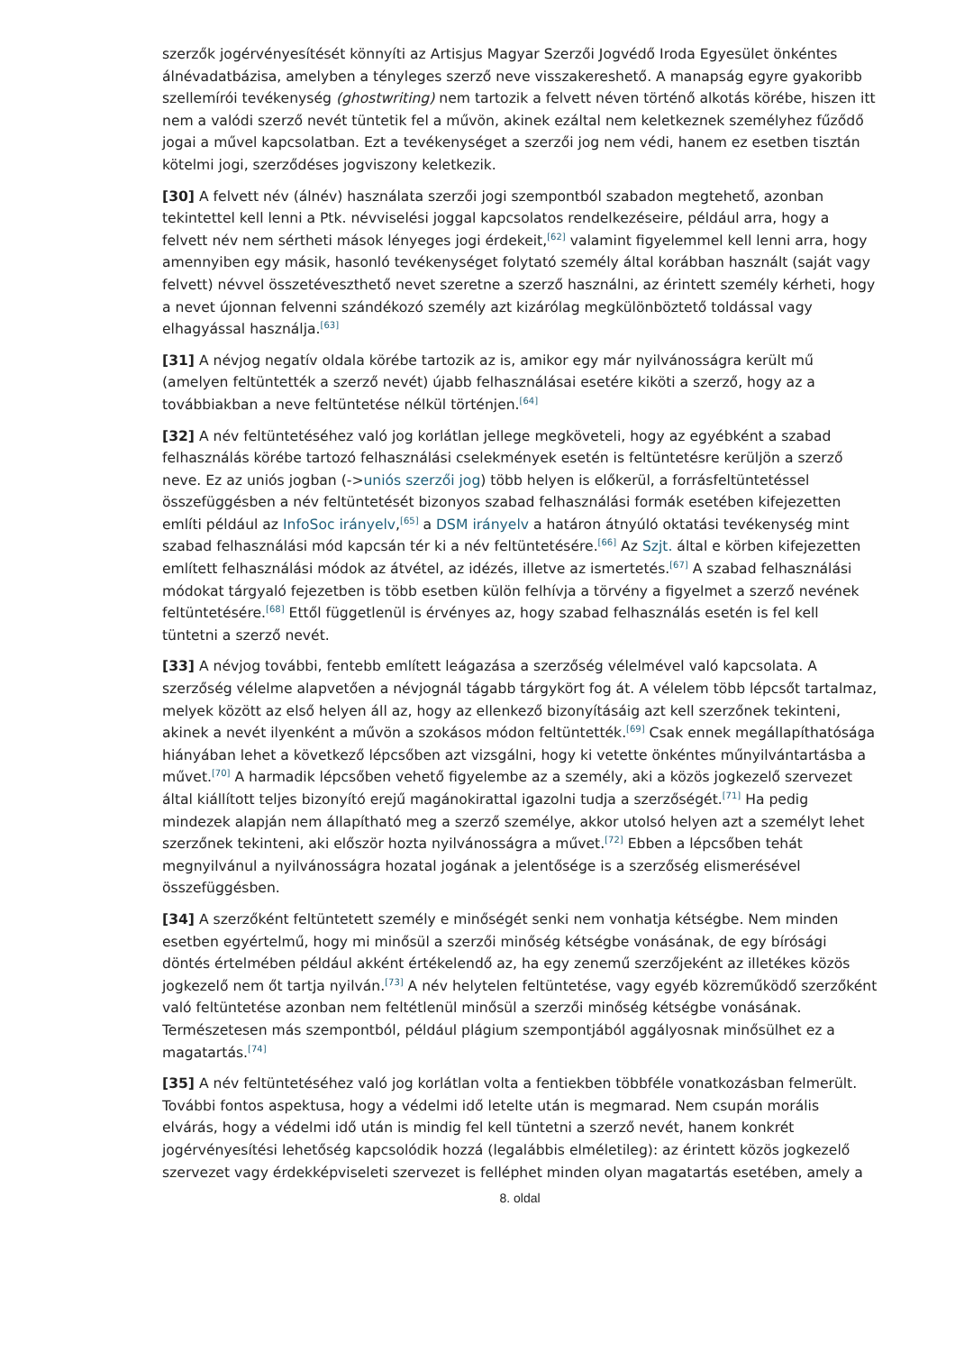szerzők jogérvényesítését könnyíti az Artisjus Magyar Szerzői Jogvédő Iroda Egyesület önkéntes álnévadatbázisa, amelyben a tényleges szerző neve visszakereshető. A manapság egyre gyakoribb szellemírói tevékenység (ghostwriting) nem tartozik a felvett néven történő alkotás körébe, hiszen itt nem a valódi szerző nevét tüntetik fel a művön, akinek ezáltal nem keletkeznek személyhez fűződő jogai a művel kapcsolatban. Ezt a tevékenységet a szerzői jog nem védi, hanem ez esetben tisztán kötelmi jogi, szerződéses jogviszony keletkezik.
[30] A felvett név (álnév) használata szerzői jogi szempontból szabadon megtehető, azonban tekintettel kell lenni a Ptk. névviselési joggal kapcsolatos rendelkezéseire, például arra, hogy a felvett név nem sértheti mások lényeges jogi érdekeit,<sup>[62]</sup> valamint figyelemmel kell lenni arra, hogy amennyiben egy másik, hasonló tevékenységet folytató személy által korábban használt (saját vagy felvett) névvel összetéveszthető nevet szeretne a szerző használni, az érintett személy kérheti, hogy a nevet újonnan felvenni szándékozó személy azt kizárólag megkülönböztető toldással vagy elhagyással használja.<sup>[63]</sup>
[31] A névjog negatív oldala körébe tartozik az is, amikor egy már nyilvánosságra került mű (amelyen feltüntették a szerző nevét) újabb felhasználásai esetére kiköti a szerző, hogy az a továbbiakban a neve feltüntetése nélkül történjen.<sup>[64]</sup>
[32] A név feltüntetéséhez való jog korlátlan jellege megköveteli, hogy az egyébként a szabad felhasználás körébe tartozó felhasználási cselekmények esetén is feltüntetésre kerüljön a szerző neve. Ez az uniós jogban (->uniós szerzői jog) több helyen is előkerül, a forrásfeltüntetéssel összefüggésben a név feltüntetését bizonyos szabad felhasználási formák esetében kifejezetten említi például az InfoSoc irányelv,<sup>[65]</sup> a DSM irányelv a határon átnyúló oktatási tevékenység mint szabad felhasználási mód kapcsán tér ki a név feltüntetésére.<sup>[66]</sup> Az Szjt. által e körben kifejezetten említett felhasználási módok az átvétel, az idézés, illetve az ismertetés.<sup>[67]</sup> A szabad felhasználási módokat tárgyaló fejezetben is több esetben külön felhívja a törvény a figyelmet a szerző nevének feltüntetésére.<sup>[68]</sup> Ettől függetlenül is érvényes az, hogy szabad felhasználás esetén is fel kell tüntetni a szerző nevét.
[33] A névjog további, fentebb említett leágazása a szerzőség vélelmével való kapcsolata. A szerzőség vélelme alapvetően a névjognál tágabb tárgykört fog át. A vélelem több lépcsőt tartalmaz, melyek között az első helyen áll az, hogy az ellenkező bizonyításáig azt kell szerzőnek tekinteni, akinek a nevét ilyenként a művön a szokásos módon feltüntették.<sup>[69]</sup> Csak ennek megállapíthatósága hiányában lehet a következő lépcsőben azt vizsgálni, hogy ki vetette önkéntes műnyilvántartásba a művet.<sup>[70]</sup> A harmadik lépcsőben vehető figyelembe az a személy, aki a közös jogkezelő szervezet által kiállított teljes bizonyító erejű magánokirattal igazolni tudja a szerzőségét.<sup>[71]</sup> Ha pedig mindezek alapján nem állapítható meg a szerző személye, akkor utolsó helyen azt a személyt lehet szerzőnek tekinteni, aki először hozta nyilvánosságra a művet.<sup>[72]</sup> Ebben a lépcsőben tehát megnyilvánul a nyilvánosságra hozatal jogának a jelentősége is a szerzőség elismerésével összefüggésben.
[34] A szerzőként feltüntetett személy e minőségét senki nem vonhatja kétségbe. Nem minden esetben egyértelmű, hogy mi minősül a szerzői minőség kétségbe vonásának, de egy bírósági döntés értelmében például akként értékelendő az, ha egy zenemű szerzőjeként az illetékes közös jogkezelő nem őt tartja nyilván.<sup>[73]</sup> A név helytelen feltüntetése, vagy egyéb közreműködő szerzőként való feltüntetése azonban nem feltétlenül minősül a szerzői minőség kétségbe vonásának. Természetesen más szempontból, például plágium szempontjából aggályosnak minősülhet ez a magatartás.<sup>[74]</sup>
[35] A név feltüntetéséhez való jog korlátlan volta a fentiekben többféle vonatkozásban felmerült. További fontos aspektusa, hogy a védelmi idő letelte után is megmarad. Nem csupán morális elvárás, hogy a védelmi idő után is mindig fel kell tüntetni a szerző nevét, hanem konkrét jogérvényesítési lehetőség kapcsolódik hozzá (legalábbis elméletileg): az érintett közös jogkezelő szervezet vagy érdekképviseleti szervezet is felléphet minden olyan magatartás esetében, amely a
8. oldal